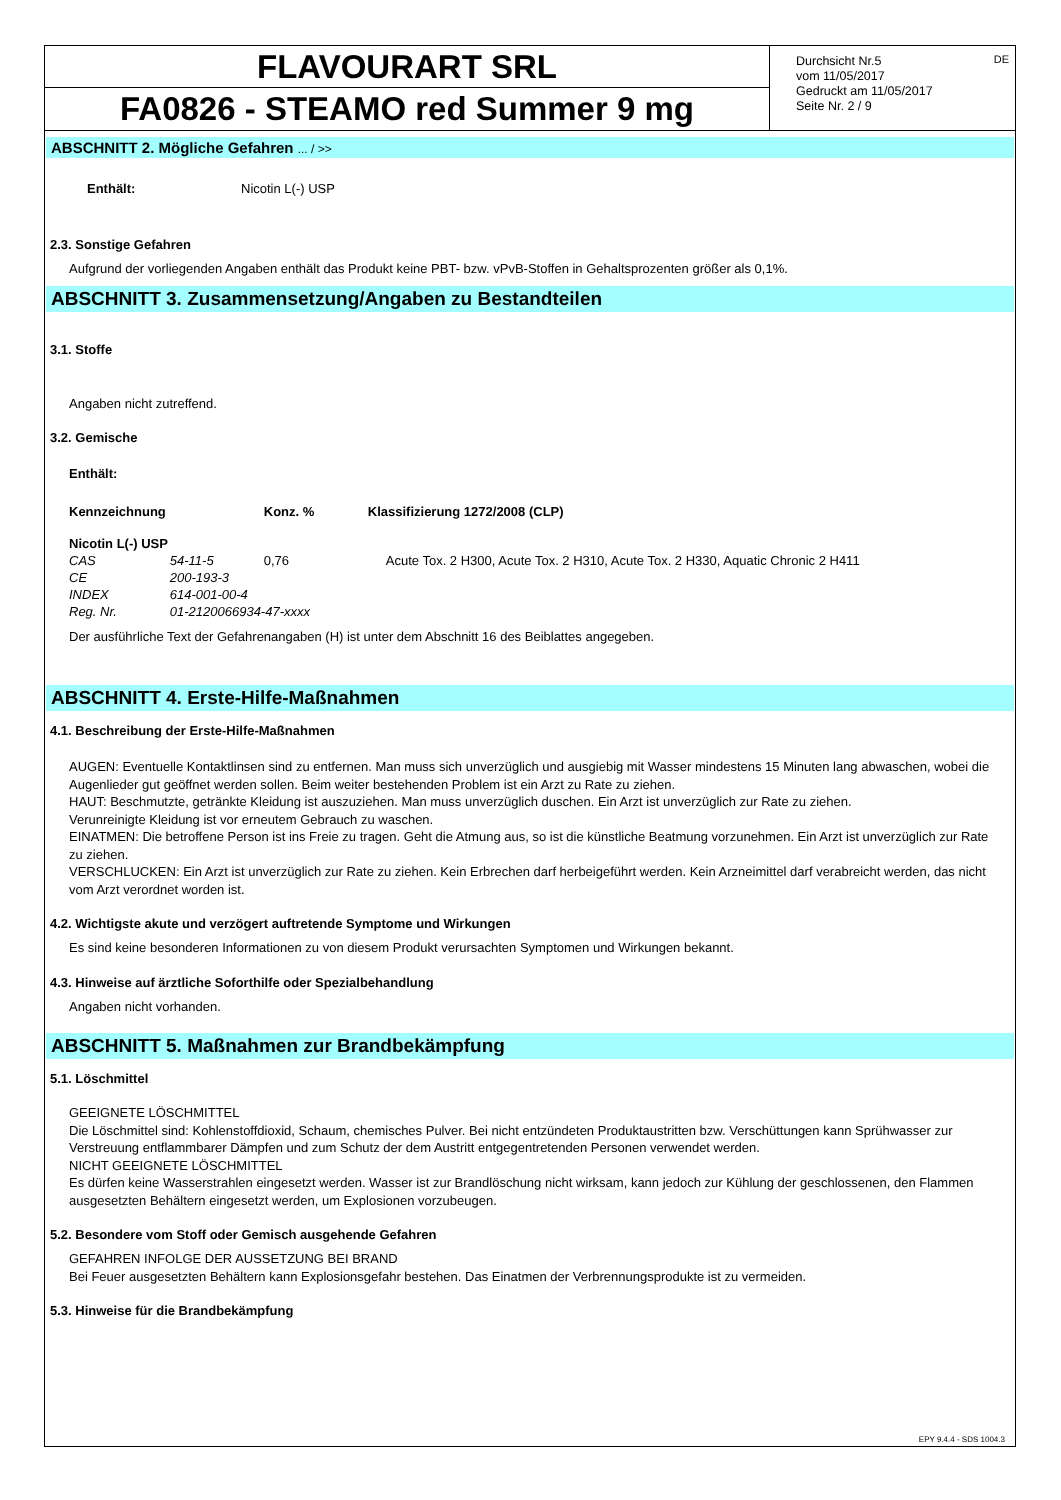FLAVOURART SRL
FA0826 - STEAMO red Summer 9 mg
Durchsicht Nr.5
vom 11/05/2017
Gedruckt am 11/05/2017
Seite Nr. 2 / 9
DE
ABSCHNITT 2. Mögliche Gefahren ... / >>
| Enthält: | Nicotin L(-) USP |
2.3. Sonstige Gefahren
Aufgrund der vorliegenden Angaben enthält das Produkt keine PBT- bzw. vPvB-Stoffen in Gehaltsprozenten größer als 0,1%.
ABSCHNITT 3. Zusammensetzung/Angaben zu Bestandteilen
3.1. Stoffe
Angaben nicht zutreffend.
3.2. Gemische
Enthält:
| Kennzeichnung | | Konz. % | Klassifizierung 1272/2008 (CLP) |
| --- | --- | --- | --- |
| Nicotin L(-) USP | | | |
| CAS | 54-11-5 | 0,76 | Acute Tox. 2 H300, Acute Tox. 2 H310, Acute Tox. 2 H330, Aquatic Chronic 2 H411 |
| CE | 200-193-3 | | |
| INDEX | 614-001-00-4 | | |
| Reg. Nr. | 01-2120066934-47-xxxx | | |
Der ausführliche Text der Gefahrenangaben (H) ist unter dem Abschnitt 16 des Beiblattes angegeben.
ABSCHNITT 4. Erste-Hilfe-Maßnahmen
4.1. Beschreibung der Erste-Hilfe-Maßnahmen
AUGEN: Eventuelle Kontaktlinsen sind zu entfernen. Man muss sich unverzüglich und ausgiebig mit Wasser mindestens 15 Minuten lang abwaschen, wobei die Augenlieder gut geöffnet werden sollen. Beim weiter bestehenden Problem ist ein Arzt zu Rate zu ziehen.
HAUT: Beschmutzte, getränkte Kleidung ist auszuziehen. Man muss unverzüglich duschen. Ein Arzt ist unverzüglich zur Rate zu ziehen.
Verunreinigte Kleidung ist vor erneutem Gebrauch zu waschen.
EINATMEN: Die betroffene Person ist ins Freie zu tragen. Geht die Atmung aus, so ist die künstliche Beatmung vorzunehmen. Ein Arzt ist unverzüglich zur Rate zu ziehen.
VERSCHLUCKEN: Ein Arzt ist unverzüglich zur Rate zu ziehen. Kein Erbrechen darf herbeigeführt werden. Kein Arzneimittel darf verabreicht werden, das nicht vom Arzt verordnet worden ist.
4.2. Wichtigste akute und verzögert auftretende Symptome und Wirkungen
Es sind keine besonderen Informationen zu von diesem Produkt verursachten Symptomen und Wirkungen bekannt.
4.3. Hinweise auf ärztliche Soforthilfe oder Spezialbehandlung
Angaben nicht vorhanden.
ABSCHNITT 5. Maßnahmen zur Brandbekämpfung
5.1. Löschmittel
GEEIGNETE LÖSCHMITTEL
Die Löschmittel sind: Kohlenstoffdioxid, Schaum, chemisches Pulver. Bei nicht entzündeten Produktaustritten bzw. Verschüttungen kann Sprühwasser zur Verstreuung entflammbarer Dämpfen und zum Schutz der dem Austritt entgegentretenden Personen verwendet werden.
NICHT GEEIGNETE LÖSCHMITTEL
Es dürfen keine Wasserstrahlen eingesetzt werden. Wasser ist zur Brandlöschung nicht wirksam, kann jedoch zur Kühlung der geschlossenen, den Flammen ausgesetzten Behältern eingesetzt werden, um Explosionen vorzubeugen.
5.2. Besondere vom Stoff oder Gemisch ausgehende Gefahren
GEFAHREN INFOLGE DER AUSSETZUNG BEI BRAND
Bei Feuer ausgesetzten Behältern kann Explosionsgefahr bestehen. Das Einatmen der Verbrennungsprodukte ist zu vermeiden.
5.3. Hinweise für die Brandbekämpfung
EPY 9.4.4 - SDS 1004.3